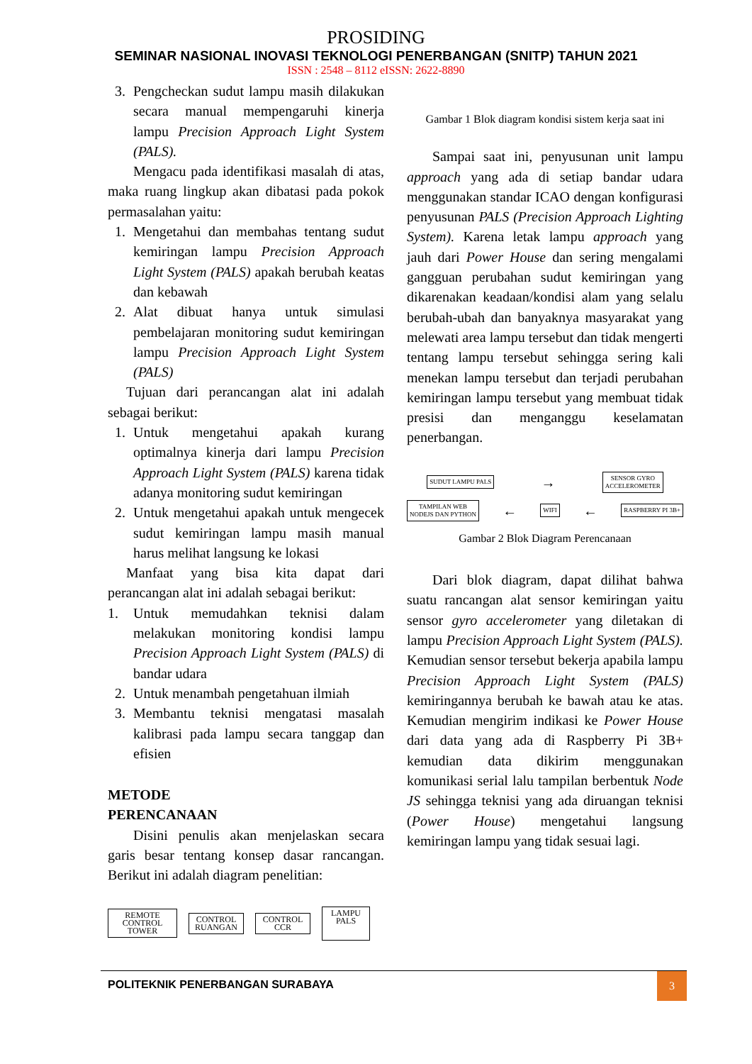PROSIDING
SEMINAR NASIONAL INOVASI TEKNOLOGI PENERBANGAN (SNITP) TAHUN 2021
ISSN : 2548 – 8112 eISSN: 2622-8890
3. Pengcheckan sudut lampu masih dilakukan secara manual mempengaruhi kinerja lampu Precision Approach Light System (PALS).
Mengacu pada identifikasi masalah di atas, maka ruang lingkup akan dibatasi pada pokok permasalahan yaitu:
1. Mengetahui dan membahas tentang sudut kemiringan lampu Precision Approach Light System (PALS) apakah berubah keatas dan kebawah
2. Alat dibuat hanya untuk simulasi pembelajaran monitoring sudut kemiringan lampu Precision Approach Light System (PALS)
Tujuan dari perancangan alat ini adalah sebagai berikut:
1. Untuk mengetahui apakah kurang optimalnya kinerja dari lampu Precision Approach Light System (PALS) karena tidak adanya monitoring sudut kemiringan
2. Untuk mengetahui apakah untuk mengecek sudut kemiringan lampu masih manual harus melihat langsung ke lokasi
Manfaat yang bisa kita dapat dari perancangan alat ini adalah sebagai berikut:
1. Untuk memudahkan teknisi dalam melakukan monitoring kondisi lampu Precision Approach Light System (PALS) di bandar udara
2. Untuk menambah pengetahuan ilmiah
3. Membantu teknisi mengatasi masalah kalibrasi pada lampu secara tanggap dan efisien
METODE
PERENCANAAN
Disini penulis akan menjelaskan secara garis besar tentang konsep dasar rancangan. Berikut ini adalah diagram penelitian:
REMOTE CONTROL TOWER
CONTROL RUANGAN
CONTROL CCR
LAMPU PALS
Gambar 1 Blok diagram kondisi sistem kerja saat ini
Sampai saat ini, penyusunan unit lampu approach yang ada di setiap bandar udara menggunakan standar ICAO dengan konfigurasi penyusunan PALS (Precision Approach Lighting System). Karena letak lampu approach yang jauh dari Power House dan sering mengalami gangguan perubahan sudut kemiringan yang dikarenakan keadaan/kondisi alam yang selalu berubah-ubah dan banyaknya masyarakat yang melewati area lampu tersebut dan tidak mengerti tentang lampu tersebut sehingga sering kali menekan lampu tersebut dan terjadi perubahan kemiringan lampu tersebut yang membuat tidak presisi dan menganggu keselamatan penerbangan.
SUDUT LAMPU PALS
→
SENSOR GYRO
ACCELEROMETER
TAMPILAN WEB
NODEJS DAN PYTHON
←
WIFI
←
RASPBERRY PI 3B+
Gambar 2 Blok Diagram Perencanaan
Dari blok diagram, dapat dilihat bahwa suatu rancangan alat sensor kemiringan yaitu sensor gyro accelerometer yang diletakan di lampu Precision Approach Light System (PALS). Kemudian sensor tersebut bekerja apabila lampu Precision Approach Light System (PALS) kemiringannya berubah ke bawah atau ke atas. Kemudian mengirim indikasi ke Power House dari data yang ada di Raspberry Pi 3B+ kemudian data dikirim menggunakan komunikasi serial lalu tampilan berbentuk Node JS sehingga teknisi yang ada diruangan teknisi (Power House) mengetahui langsung kemiringan lampu yang tidak sesuai lagi.
POLITEKNIK PENERBANGAN SURABAYA
3